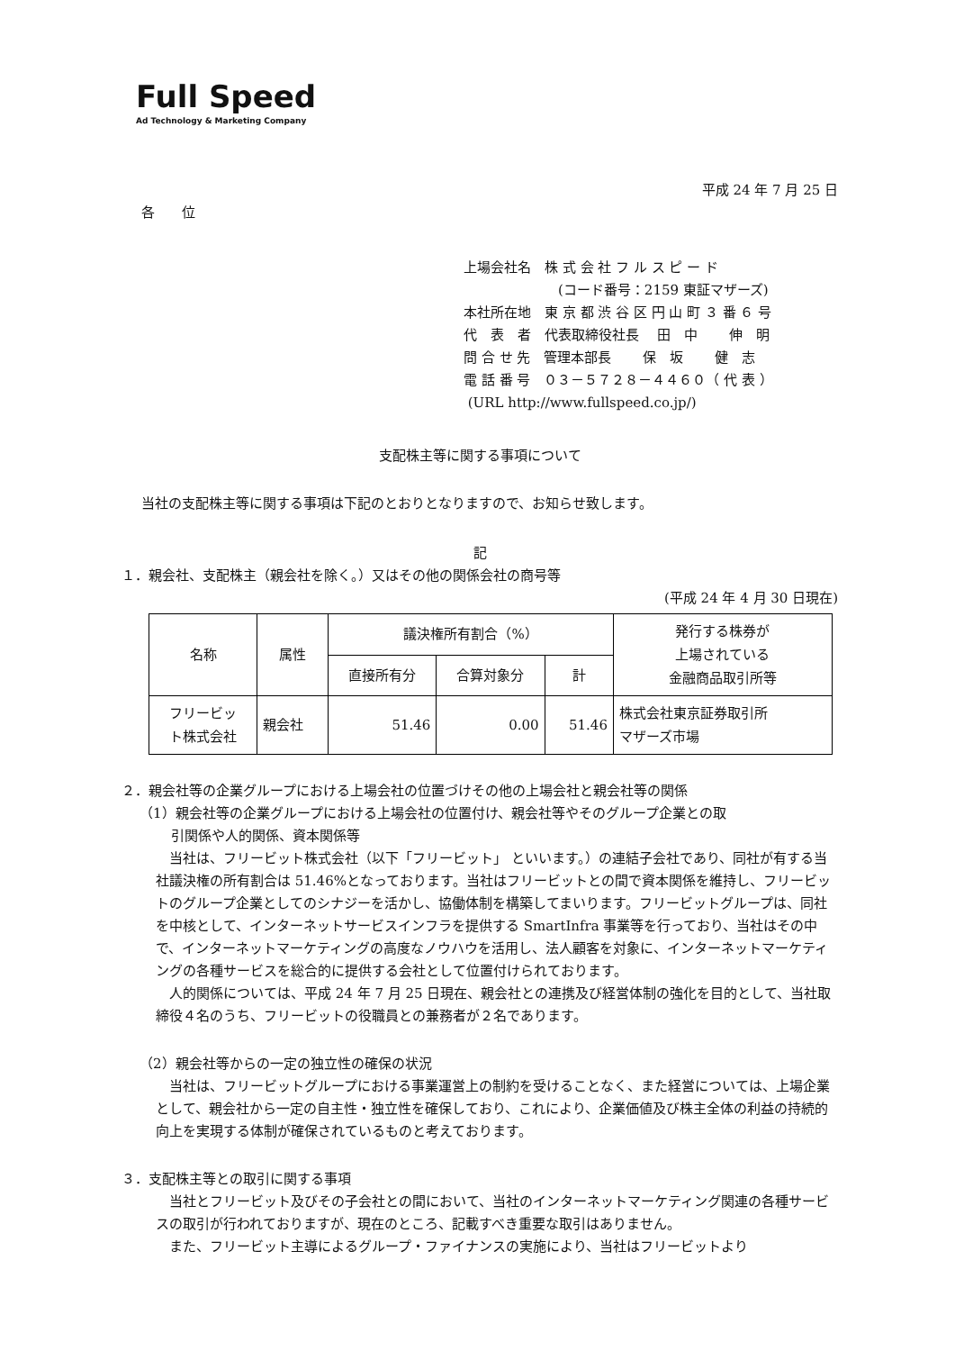Full Speed
Ad Technology & Marketing Company
平成 24 年 7 月 25 日
各　　位
上場会社名　株 式 会 社 フ ル ス ピ ー ド
　　　　　　　(コード番号：2159 東証マザーズ)
本社所在地　東 京 都 渋 谷 区 円 山 町 ３ 番 ６ 号
代　表　者　代表取締役社長　 田　中　　 伸　明
問 合 せ 先　管理本部長　　 保　坂　　 健　志
電 話 番 号　０３－５７２８－４４６０（ 代 表 ）
(URL http://www.fullspeed.co.jp/)
支配株主等に関する事項について
当社の支配株主等に関する事項は下記のとおりとなりますので、お知らせ致します。
記
１．親会社、支配株主（親会社を除く。）又はその他の関係会社の商号等
(平成 24 年 4 月 30 日現在)
| 名称 | 属性 | 議決権所有割合（%） | | | 発行する株券が 上場されている 金融商品取引所等 |
| --- | --- | --- | --- | --- | --- |
| | | 直接所有分 | 合算対象分 | 計 | |
| フリービッ ト株式会社 | 親会社 | 51.46 | 0.00 | 51.46 | 株式会社東京証券取引所 マザーズ市場 |
２．親会社等の企業グループにおける上場会社の位置づけその他の上場会社と親会社等の関係
（1）親会社等の企業グループにおける上場会社の位置付け、親会社等やそのグループ企業との取
　　 引関係や人的関係、資本関係等
当社は、フリービット株式会社（以下「フリービット」 といいます。）の連結子会社であり、同社が有する当社議決権の所有割合は 51.46%となっております。当社はフリービットとの間で資本関係を維持し、フリービットのグループ企業としてのシナジーを活かし、協働体制を構築してまいります。フリービットグループは、同社を中核として、インターネットサービスインフラを提供する SmartInfra 事業等を行っており、当社はその中で、インターネットマーケティングの高度なノウハウを活用し、法人顧客を対象に、インターネットマーケティングの各種サービスを総合的に提供する会社として位置付けられております。
人的関係については、平成 24 年 7 月 25 日現在、親会社との連携及び経営体制の強化を目的として、当社取締役４名のうち、フリービットの役職員との兼務者が２名であります。
（2）親会社等からの一定の独立性の確保の状況
当社は、フリービットグループにおける事業運営上の制約を受けることなく、また経営については、上場企業として、親会社から一定の自主性・独立性を確保しており、これにより、企業価値及び株主全体の利益の持続的向上を実現する体制が確保されているものと考えております。
３．支配株主等との取引に関する事項
当社とフリービット及びその子会社との間において、当社のインターネットマーケティング関連の各種サービスの取引が行われておりますが、現在のところ、記載すべき重要な取引はありません。
また、フリービット主導によるグループ・ファイナンスの実施により、当社はフリービットより